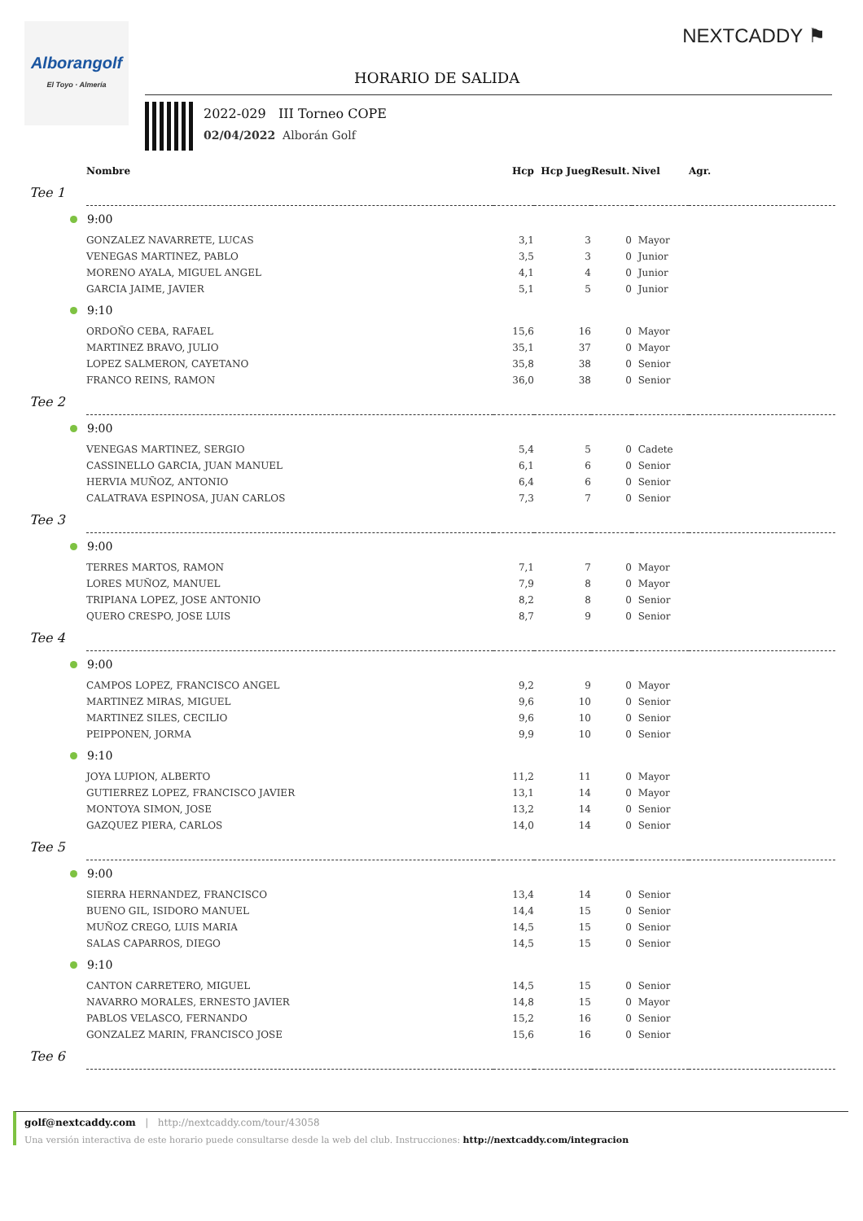Alborangolf
El Toyo · Almería
NEXTCADDY ⚑
HORARIO DE SALIDA
2022-029 III Torneo COPE
02/04/2022 Alborán Golf
| | Nombre | Hcp | Hcp Jueg | Result. | Nivel | Agr. |
| --- | --- | --- | --- | --- | --- | --- |
| Tee 1 | | | | | | |
| 9:00 | | | | | | |
| | GONZALEZ NAVARRETE, LUCAS | 3,1 | 3 | 0 | Mayor | |
| | VENEGAS MARTINEZ, PABLO | 3,5 | 3 | 0 | Junior | |
| | MORENO AYALA, MIGUEL ANGEL | 4,1 | 4 | 0 | Junior | |
| | GARCIA JAIME, JAVIER | 5,1 | 5 | 0 | Junior | |
| 9:10 | | | | | | |
| | ORDOÑO CEBA, RAFAEL | 15,6 | 16 | 0 | Mayor | |
| | MARTINEZ BRAVO, JULIO | 35,1 | 37 | 0 | Mayor | |
| | LOPEZ SALMERON, CAYETANO | 35,8 | 38 | 0 | Senior | |
| | FRANCO REINS, RAMON | 36,0 | 38 | 0 | Senior | |
| Tee 2 | | | | | | |
| 9:00 | | | | | | |
| | VENEGAS MARTINEZ, SERGIO | 5,4 | 5 | 0 | Cadete | |
| | CASSINELLO GARCIA, JUAN MANUEL | 6,1 | 6 | 0 | Senior | |
| | HERVIA MUÑOZ, ANTONIO | 6,4 | 6 | 0 | Senior | |
| | CALATRAVA ESPINOSA, JUAN CARLOS | 7,3 | 7 | 0 | Senior | |
| Tee 3 | | | | | | |
| 9:00 | | | | | | |
| | TERRES MARTOS, RAMON | 7,1 | 7 | 0 | Mayor | |
| | LORES MUÑOZ, MANUEL | 7,9 | 8 | 0 | Mayor | |
| | TRIPIANA LOPEZ, JOSE ANTONIO | 8,2 | 8 | 0 | Senior | |
| | QUERO CRESPO, JOSE LUIS | 8,7 | 9 | 0 | Senior | |
| Tee 4 | | | | | | |
| 9:00 | | | | | | |
| | CAMPOS LOPEZ, FRANCISCO ANGEL | 9,2 | 9 | 0 | Mayor | |
| | MARTINEZ MIRAS, MIGUEL | 9,6 | 10 | 0 | Senior | |
| | MARTINEZ SILES, CECILIO | 9,6 | 10 | 0 | Senior | |
| | PEIPPONEN, JORMA | 9,9 | 10 | 0 | Senior | |
| 9:10 | | | | | | |
| | JOYA LUPION, ALBERTO | 11,2 | 11 | 0 | Mayor | |
| | GUTIERREZ LOPEZ, FRANCISCO JAVIER | 13,1 | 14 | 0 | Mayor | |
| | MONTOYA SIMON, JOSE | 13,2 | 14 | 0 | Senior | |
| | GAZQUEZ PIERA, CARLOS | 14,0 | 14 | 0 | Senior | |
| Tee 5 | | | | | | |
| 9:00 | | | | | | |
| | SIERRA HERNANDEZ, FRANCISCO | 13,4 | 14 | 0 | Senior | |
| | BUENO GIL, ISIDORO MANUEL | 14,4 | 15 | 0 | Senior | |
| | MUÑOZ CREGO, LUIS MARIA | 14,5 | 15 | 0 | Senior | |
| | SALAS CAPARROS, DIEGO | 14,5 | 15 | 0 | Senior | |
| 9:10 | | | | | | |
| | CANTON CARRETERO, MIGUEL | 14,5 | 15 | 0 | Senior | |
| | NAVARRO MORALES, ERNESTO JAVIER | 14,8 | 15 | 0 | Mayor | |
| | PABLOS VELASCO, FERNANDO | 15,2 | 16 | 0 | Senior | |
| | GONZALEZ MARIN, FRANCISCO JOSE | 15,6 | 16 | 0 | Senior | |
| Tee 6 | | | | | | |
golf@nextcaddy.com | http://nextcaddy.com/tour/43058
Una versión interactiva de este horario puede consultarse desde la web del club. Instrucciones: http://nextcaddy.com/integracion